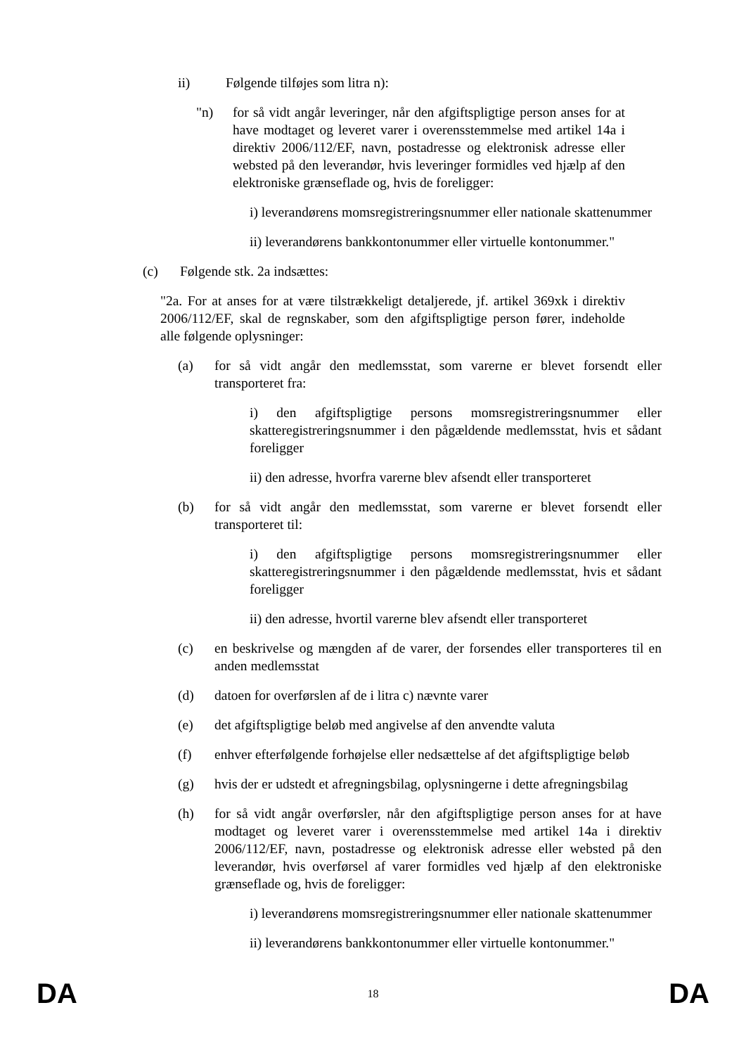ii) Følgende tilføjes som litra n):
"n) for så vidt angår leveringer, når den afgiftspligtige person anses for at have modtaget og leveret varer i overensstemmelse med artikel 14a i direktiv 2006/112/EF, navn, postadresse og elektronisk adresse eller websted på den leverandør, hvis leveringer formidles ved hjælp af den elektroniske grænseflade og, hvis de foreligger:
i) leverandørens momsregistreringsnummer eller nationale skattenummer
ii) leverandørens bankkontonummer eller virtuelle kontonummer."
(c) Følgende stk. 2a indsættes:
"2a. For at anses for at være tilstrækkeligt detaljerede, jf. artikel 369xk i direktiv 2006/112/EF, skal de regnskaber, som den afgiftspligtige person fører, indeholde alle følgende oplysninger:
(a) for så vidt angår den medlemsstat, som varerne er blevet forsendt eller transporteret fra:
i) den afgiftspligtige persons momsregistreringsnummer eller skatteregistreringsnummer i den pågældende medlemsstat, hvis et sådant foreligger
ii) den adresse, hvorfra varerne blev afsendt eller transporteret
(b) for så vidt angår den medlemsstat, som varerne er blevet forsendt eller transporteret til:
i) den afgiftspligtige persons momsregistreringsnummer eller skatteregistreringsnummer i den pågældende medlemsstat, hvis et sådant foreligger
ii) den adresse, hvortil varerne blev afsendt eller transporteret
(c) en beskrivelse og mængden af de varer, der forsendes eller transporteres til en anden medlemsstat
(d) datoen for overførslen af de i litra c) nævnte varer
(e) det afgiftspligtige beløb med angivelse af den anvendte valuta
(f) enhver efterfølgende forhøjelse eller nedsættelse af det afgiftspligtige beløb
(g) hvis der er udstedt et afregningsbilag, oplysningerne i dette afregningsbilag
(h) for så vidt angår overførsler, når den afgiftspligtige person anses for at have modtaget og leveret varer i overensstemmelse med artikel 14a i direktiv 2006/112/EF, navn, postadresse og elektronisk adresse eller websted på den leverandør, hvis overførsel af varer formidles ved hjælp af den elektroniske grænseflade og, hvis de foreligger:
i) leverandørens momsregistreringsnummer eller nationale skattenummer
ii) leverandørens bankkontonummer eller virtuelle kontonummer."
DA 18 DA